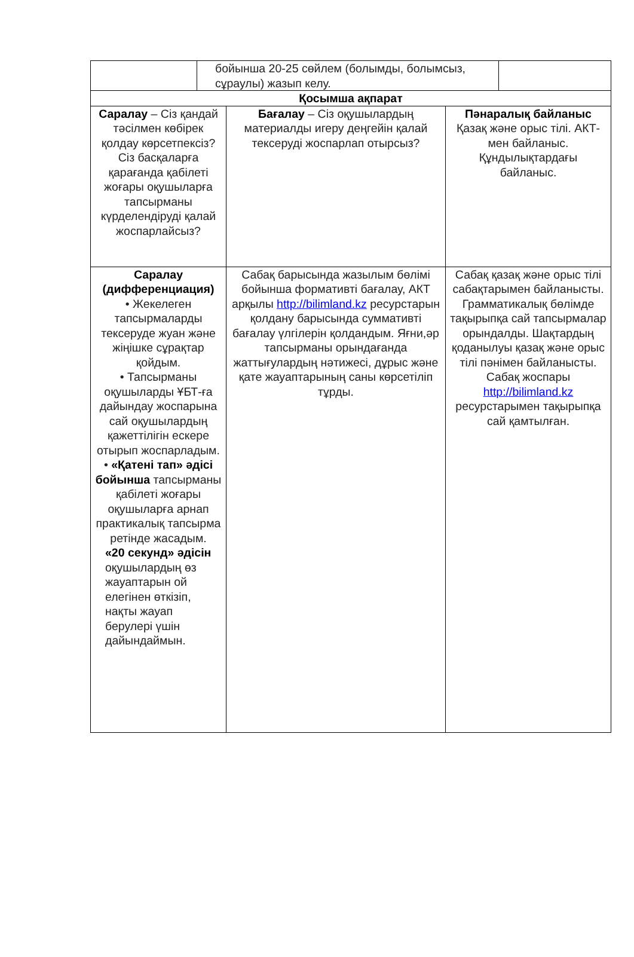| | бойынша 20-25 сөйлем (болымды, болымсыз, сұраулы) жазып келу. | |
| Қосымша ақпарат | | |
| Саралау – Сіз қандай тәсілмен көбірек қолдау көрсетпексіз? Сіз басқаларға қарағанда қабілеті жоғары оқушыларға тапсырманы күрделендіруді қалай жоспарлайсыз? | Бағалау – Сіз оқушылардың материалды игеру деңгейін қалай тексеруді жоспарлап отырсыз? | Пәнаралық байланыс Қазақ және орыс тілі. АКТ-мен байланыс. Құндылықтардағы байланыс. |
| Саралау (дифференциация) • Жекелеген тапсырмаларды тексеруде жуан және жіңішке сұрақтар қойдым. • Тапсырманы оқушыларды ҰБТ-ға дайындау жоспарына сай оқушылардың қажеттілігін ескере отырып жоспарладым. • «Қатені тап» әдісі бойынша тапсырманы қабілеті жоғары оқушыларға арнап практикалық тапсырма ретінде жасадым. «20 секунд» әдісін оқушылардың өз жауаптарын ой елегінен өткізіп, нақты жауап берулері үшін дайындаймын. | Сабақ барысында жазылым бөлімі бойынша формативті бағалау, АКТ арқылы http://bilimland.kz ресурстарын қолдану барысында суммативті бағалау үлгілерін қолдандым. Яғни,әр тапсырманы орындағанда жаттығулардың нәтижесі, дұрыс және қате жауаптарының саны көрсетіліп тұрды. | Сабақ қазақ және орыс тілі сабақтарымен байланысты. Грамматикалық бөлімде тақырыпқа сай тапсырмалар орындалды. Шақтардың қоданылуы қазақ және орыс тілі пәнімен байланысты. Сабақ жоспары http://bilimland.kz ресурстарымен тақырыпқа сай қамтылған. |